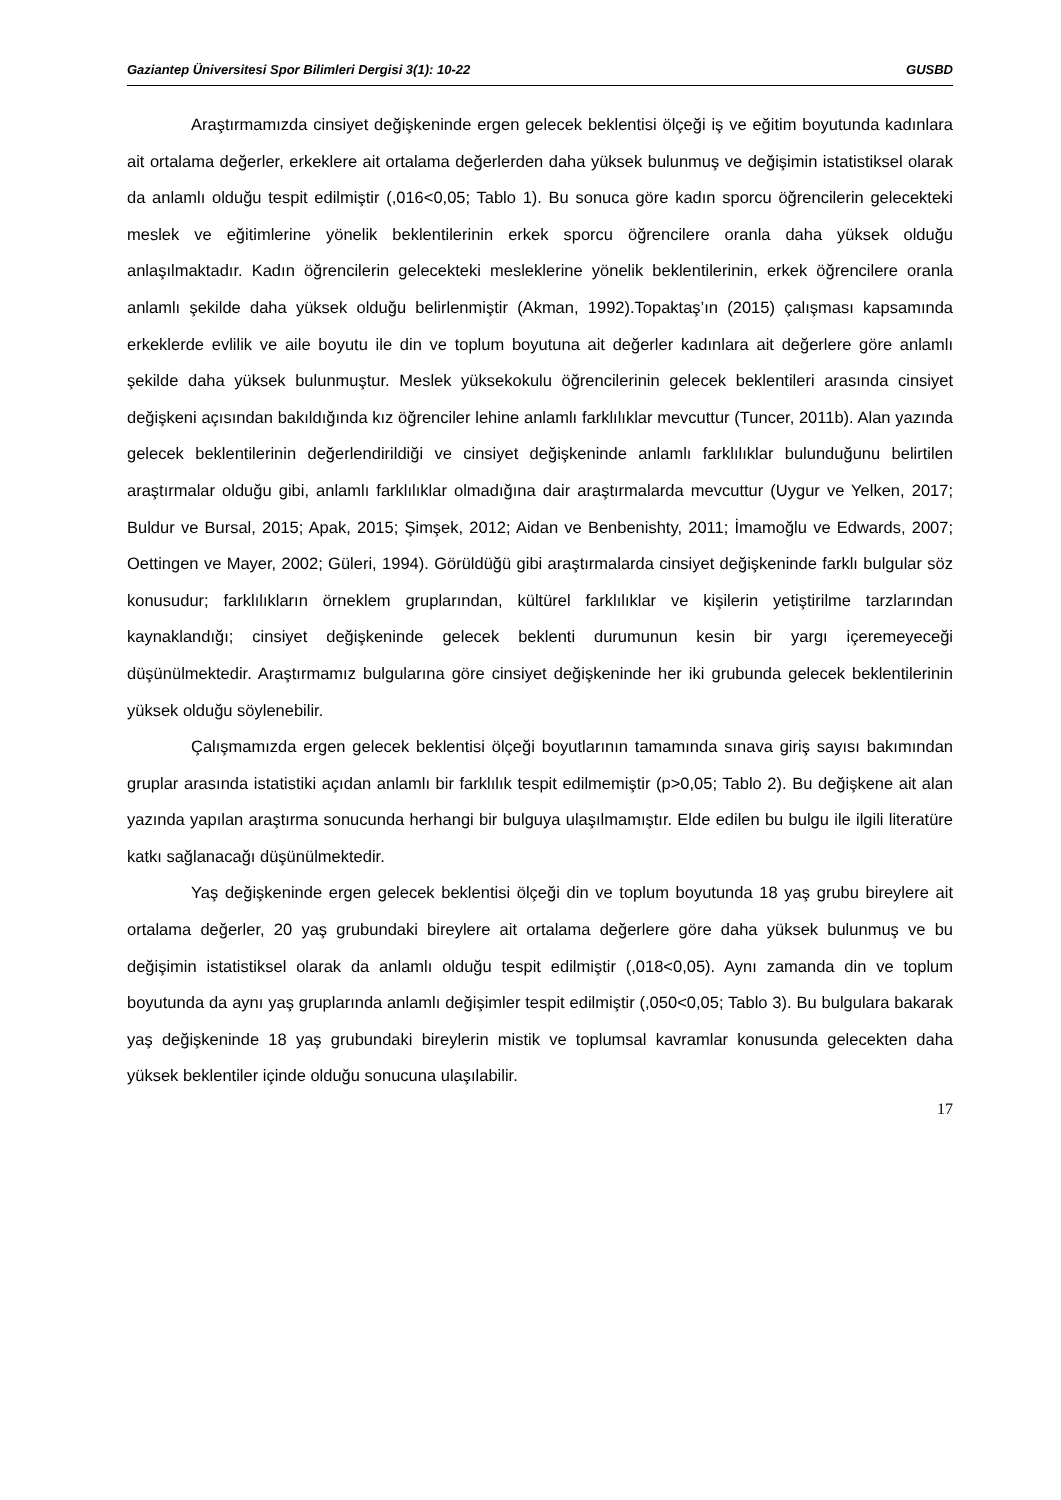Gaziantep Üniversitesi Spor Bilimleri Dergisi 3(1): 10-22 GUSBD
Araştırmamızda cinsiyet değişkeninde ergen gelecek beklentisi ölçeği iş ve eğitim boyutunda kadınlara ait ortalama değerler, erkeklere ait ortalama değerlerden daha yüksek bulunmuş ve değişimin istatistiksel olarak da anlamlı olduğu tespit edilmiştir (,016<0,05; Tablo 1). Bu sonuca göre kadın sporcu öğrencilerin gelecekteki meslek ve eğitimlerine yönelik beklentilerinin erkek sporcu öğrencilere oranla daha yüksek olduğu anlaşılmaktadır. Kadın öğrencilerin gelecekteki mesleklerine yönelik beklentilerinin, erkek öğrencilere oranla anlamlı şekilde daha yüksek olduğu belirlenmiştir (Akman, 1992).Topaktaş’ın (2015) çalışması kapsamında erkeklerde evlilik ve aile boyutu ile din ve toplum boyutuna ait değerler kadınlara ait değerlere göre anlamlı şekilde daha yüksek bulunmuştur. Meslek yüksekokulu öğrencilerinin gelecek beklentileri arasında cinsiyet değişkeni açısından bakıldığında kız öğrenciler lehine anlamlı farklılıklar mevcuttur (Tuncer, 2011b). Alan yazında gelecek beklentilerinin değerlendirildiği ve cinsiyet değişkeninde anlamlı farklılıklar bulunduğunu belirtilen araştırmalar olduğu gibi, anlamlı farklılıklar olmadığına dair araştırmalarda mevcuttur (Uygur ve Yelken, 2017; Buldur ve Bursal, 2015; Apak, 2015; Şimşek, 2012; Aidan ve Benbenishty, 2011; İmamoğlu ve Edwards, 2007; Oettingen ve Mayer, 2002; Güleri, 1994). Görüldüğü gibi araştırmalarda cinsiyet değişkeninde farklı bulgular söz konusudur; farklılıkların örneklem gruplarından, kültürel farklılıklar ve kişilerin yetiştirilme tarzlarından kaynaklandığı; cinsiyet değişkeninde gelecek beklenti durumunun kesin bir yargı içeremeyeceği düşünülmektedir. Araştırmamız bulgularına göre cinsiyet değişkeninde her iki grubunda gelecek beklentilerinin yüksek olduğu söylenebilir.
Çalışmamızda ergen gelecek beklentisi ölçeği boyutlarının tamamında sınava giriş sayısı bakımından gruplar arasında istatistiki açıdan anlamlı bir farklılık tespit edilmemiştir (p>0,05; Tablo 2). Bu değişkene ait alan yazında yapılan araştırma sonucunda herhangi bir bulguya ulaşılmamıştır. Elde edilen bu bulgu ile ilgili literatüre katkı sağlanacağı düşünülmektedir.
Yaş değişkeninde ergen gelecek beklentisi ölçeği din ve toplum boyutunda 18 yaş grubu bireylere ait ortalama değerler, 20 yaş grubundaki bireylere ait ortalama değerlere göre daha yüksek bulunmuş ve bu değişimin istatistiksel olarak da anlamlı olduğu tespit edilmiştir (,018<0,05). Aynı zamanda din ve toplum boyutunda da aynı yaş gruplarında anlamlı değişimler tespit edilmiştir (,050<0,05; Tablo 3). Bu bulgulara bakarak yaş değişkeninde 18 yaş grubundaki bireylerin mistik ve toplumsal kavramlar konusunda gelecekten daha yüksek beklentiler içinde olduğu sonucuna ulaşılabilir.
17